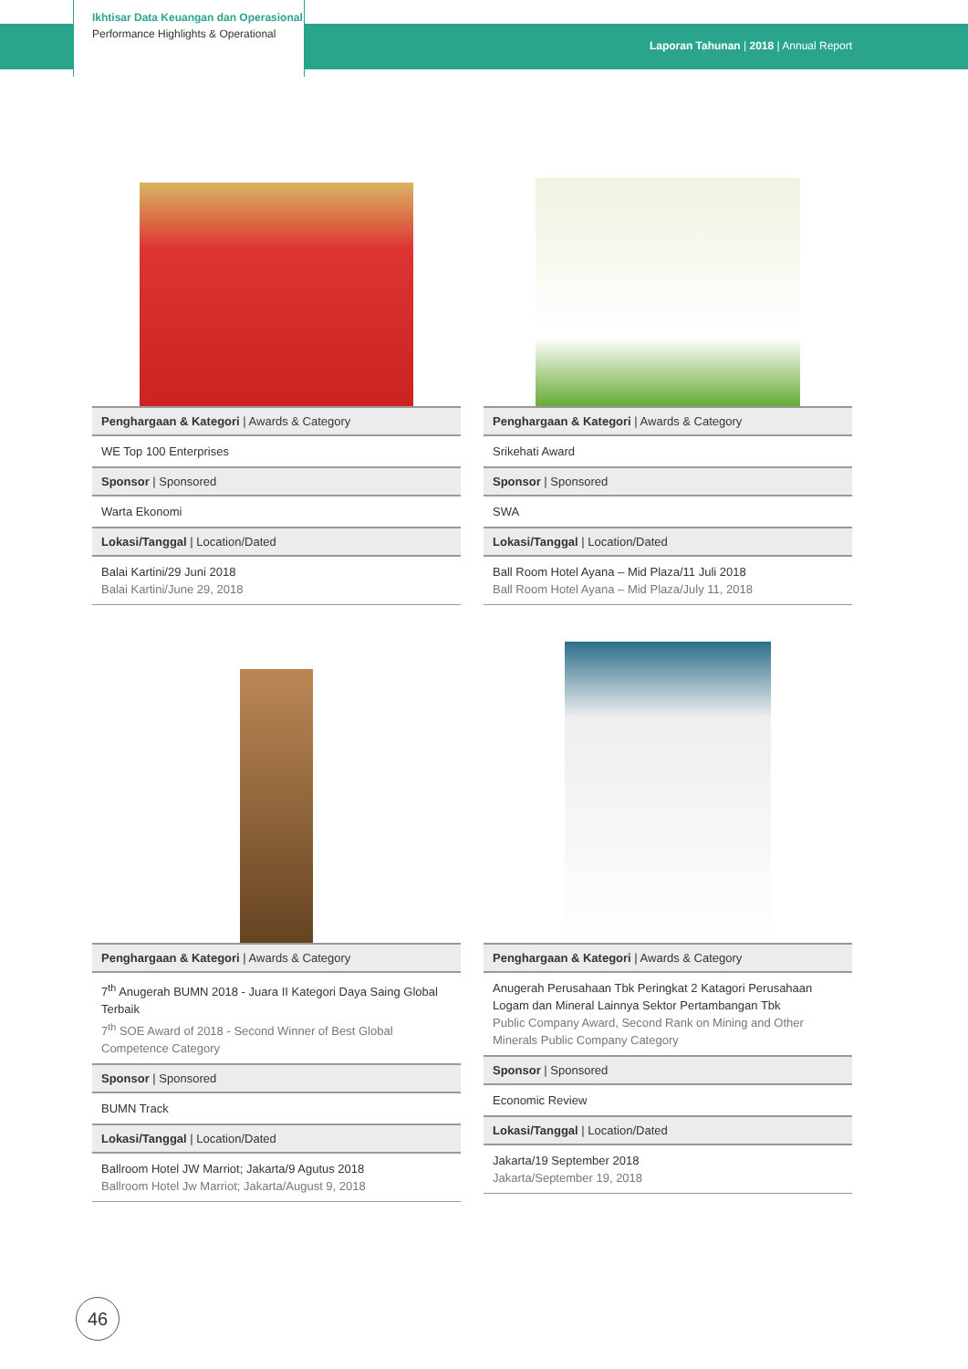Ikhtisar Data Keuangan dan Operasional
Performance Highlights & Operational
Laporan Tahunan | 2018 | Annual Report
| Penghargaan & Kategori / Awards & Category |
| --- |
| WE Top 100 Enterprises |
| Sponsor / Sponsored |
| Warta Ekonomi |
| Lokasi/Tanggal / Location/Dated |
| Balai Kartini/29 Juni 2018 Balai Kartini/June 29, 2018 |
| Penghargaan & Kategori / Awards & Category |
| --- |
| Srikehati Award |
| Sponsor / Sponsored |
| SWA |
| Lokasi/Tanggal / Location/Dated |
| Ball Room Hotel Ayana – Mid Plaza/11 Juli 2018 Ball Room Hotel Ayana – Mid Plaza/July 11, 2018 |
| Penghargaan & Kategori / Awards & Category |
| --- |
| 7<sup>th</sup> Anugerah BUMN 2018 - Juara II Kategori Daya Saing Global Terbaik 7<sup>th</sup> SOE Award of 2018 - Second Winner of Best Global Competence Category |
| Sponsor / Sponsored |
| BUMN Track |
| Lokasi/Tanggal / Location/Dated |
| Ballroom Hotel JW Marriot; Jakarta/9 Agutus 2018 Ballroom Hotel Jw Marriot; Jakarta/August 9, 2018 |
| Penghargaan & Kategori / Awards & Category |
| --- |
| Anugerah Perusahaan Tbk Peringkat 2 Katagori Perusahaan Logam dan Mineral Lainnya Sektor Pertambangan Tbk Public Company Award, Second Rank on Mining and Other Minerals Public Company Category |
| Sponsor / Sponsored |
| Economic Review |
| Lokasi/Tanggal / Location/Dated |
| Jakarta/19 September 2018 Jakarta/September 19, 2018 |
46